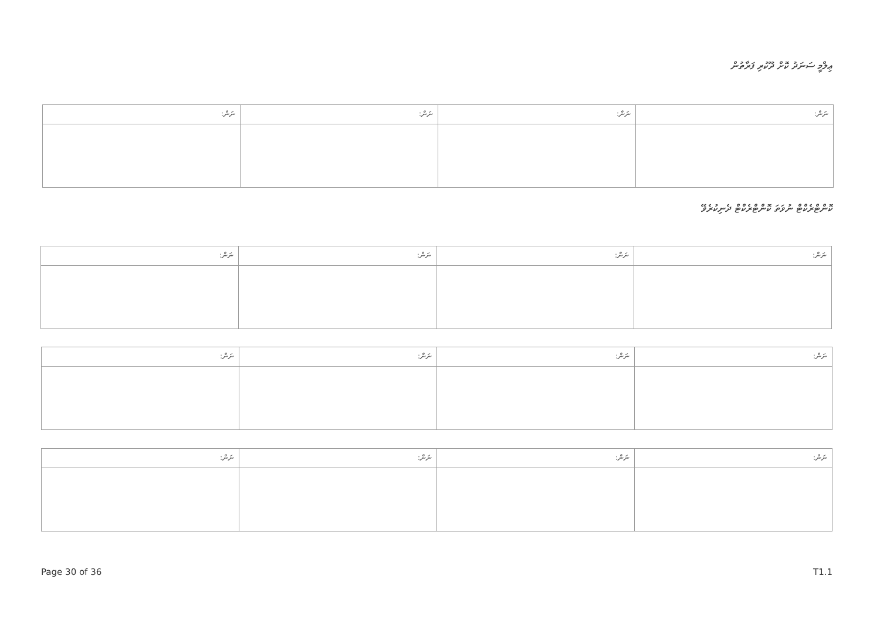ޢިލްމީ ސަނަދު ކޮށް ދޫކުރި ފަރާތުން
| ނަން: | ނަން: | ނަން: | ނަން: |
| --- | --- | --- | --- |
ކޮންޓްރެކްޓް ނުވަތަ ކޮންޓްރެކްޓް ދެނިކުރެވޭ
| ނަން: | ނަން: | ނަން: | ނަން: |
| --- | --- | --- | --- |
| ނަން: | ނަން: | ނަން: | ނަން: |
| --- | --- | --- | --- |
| ނަން: | ނަން: | ނަން: | ނަން: |
| --- | --- | --- | --- |
Page 30 of 36 T1.1